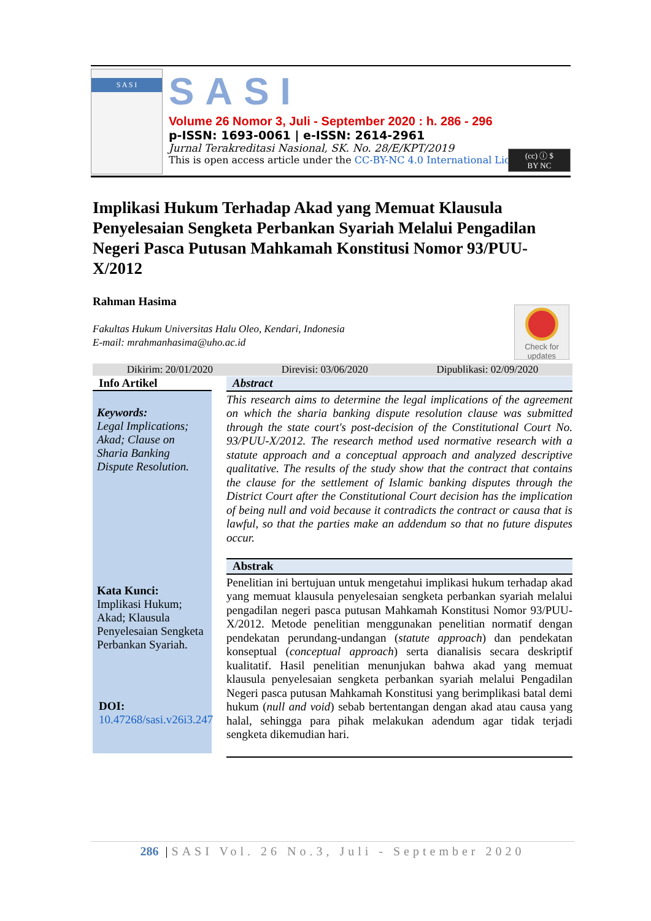S A S I
SASI
Volume 26 Nomor 3, Juli - September 2020 : h. 286 - 296
p-ISSN: 1693-0061 | e-ISSN: 2614-2961
Jurnal Terakreditasi Nasional, SK. No. 28/E/KPT/2019
This is open access article under the CC-BY-NC 4.0 International License
(cc) ⓘ $
BY NC
Implikasi Hukum Terhadap Akad yang Memuat Klausula Penyelesaian Sengketa Perbankan Syariah Melalui Pengadilan Negeri Pasca Putusan Mahkamah Konstitusi Nomor 93/PUU-X/2012
Rahman Hasima
Fakultas Hukum Universitas Halu Oleo, Kendari, Indonesia
E-mail: mrahmanhasima@uho.ac.id
Check for updates
Dikirim: 20/01/2020 Direvisi: 03/06/2020 Dipublikasi: 02/09/2020
Info Artikel
Keywords:
Legal Implications; Akad; Clause on Sharia Banking Dispute Resolution.
Kata Kunci:
Implikasi Hukum; Akad; Klausula Penyelesaian Sengketa Perbankan Syariah.
DOI:
10.47268/sasi.v26i3.247
Abstract
This research aims to determine the legal implications of the agreement on which the sharia banking dispute resolution clause was submitted through the state court's post-decision of the Constitutional Court No. 93/PUU-X/2012. The research method used normative research with a statute approach and a conceptual approach and analyzed descriptive qualitative. The results of the study show that the contract that contains the clause for the settlement of Islamic banking disputes through the District Court after the Constitutional Court decision has the implication of being null and void because it contradicts the contract or causa that is lawful, so that the parties make an addendum so that no future disputes occur.
Abstrak
Penelitian ini bertujuan untuk mengetahui implikasi hukum terhadap akad yang memuat klausula penyelesaian sengketa perbankan syariah melalui pengadilan negeri pasca putusan Mahkamah Konstitusi Nomor 93/PUU-X/2012. Metode penelitian menggunakan penelitian normatif dengan pendekatan perundang-undangan (statute approach) dan pendekatan konseptual (conceptual approach) serta dianalisis secara deskriptif kualitatif. Hasil penelitian menunjukan bahwa akad yang memuat klausula penyelesaian sengketa perbankan syariah melalui Pengadilan Negeri pasca putusan Mahkamah Konstitusi yang berimplikasi batal demi hukum (null and void) sebab bertentangan dengan akad atau causa yang halal, sehingga para pihak melakukan adendum agar tidak terjadi sengketa dikemudian hari.
286 |SASI Vol. 26 No.3, Juli - September 2020